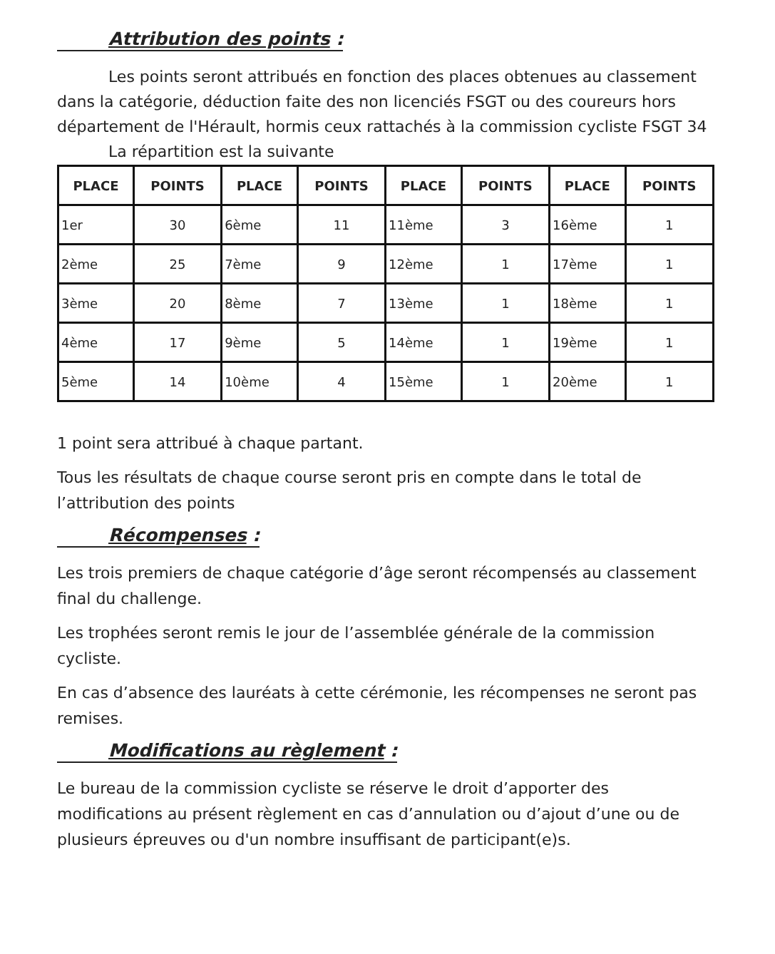Attribution des points :
Les points seront attribués en fonction des places obtenues au classement dans la catégorie, déduction faite des non licenciés FSGT ou des coureurs hors département de l'Hérault, hormis ceux rattachés à la commission cycliste FSGT 34
La répartition est la suivante
| PLACE | POINTS | PLACE | POINTS | PLACE | POINTS | PLACE | POINTS |
| --- | --- | --- | --- | --- | --- | --- | --- |
| 1er | 30 | 6ème | 11 | 11ème | 3 | 16ème | 1 |
| 2ème | 25 | 7ème | 9 | 12ème | 1 | 17ème | 1 |
| 3ème | 20 | 8ème | 7 | 13ème | 1 | 18ème | 1 |
| 4ème | 17 | 9ème | 5 | 14ème | 1 | 19ème | 1 |
| 5ème | 14 | 10ème | 4 | 15ème | 1 | 20ème | 1 |
1 point sera attribué à chaque partant.
Tous les résultats de chaque course seront pris en compte dans le total de l’attribution des points
Récompenses :
Les trois premiers de chaque catégorie d’âge seront récompensés au classement final du challenge.
Les trophées seront remis le jour de l’assemblée générale de la commission cycliste.
En cas d’absence des lauréats à cette cérémonie, les récompenses ne seront pas remises.
Modifications au règlement :
Le bureau de la commission cycliste se réserve le droit d’apporter des modifications au présent règlement en cas d’annulation ou d’ajout d’une ou de plusieurs épreuves ou d'un nombre insuffisant de participant(e)s.